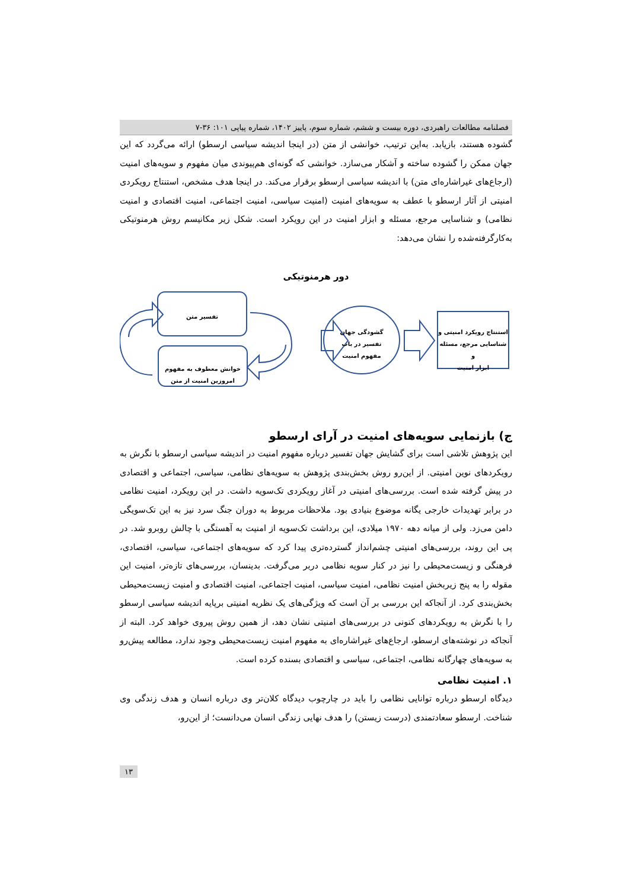فصلنامه مطالعات راهبردی، دوره بیست و ششم، شماره سوم، پاییز ۱۴۰۲، شماره پیاپی ۱۰۱: ۳۶-۷
گشوده هستند، بازیابد. به‌این ترتیب، خوانشی از متن (در اینجا اندیشه سیاسی ارسطو) ارائه می‌گردد که این جهان ممکن را گشوده ساخته و آشکار می‌سازد. خوانشی که گونه‌ای هم‌پیوندی میان مفهوم و سویه‌های امنیت (ارجاع‌های غیراشاره‌ای متن) با اندیشه سیاسی ارسطو برقرار می‌کند. در اینجا هدف مشخص، استنتاج رویکردی امنیتی از آثار ارسطو با عطف به سویه‌های امنیت (امنیت سیاسی، امنیت اجتماعی، امنیت اقتصادی و امنیت نظامی) و شناسایی مرجع، مسئله و ابزار امنیت در این رویکرد است. شکل زیر مکانیسم روش هرمنوتیکی به‌کارگرفته‌شده را نشان می‌دهد:
دور هرمنوتیکی
تفسیر متن
خوانش معطوف به مفهوم
امروزین امنیت از متن
گشودگی جهان
تفسیر در باب
مفهوم امنیت
استنتاج رویکرد امنیتی و
شناسایی مرجع، مسئله و
ابزار امنیت
ج) بازنمایی سویه‌های امنیت در آرای ارسطو
این پژوهش تلاشی است برای گشایش جهان تفسیر درباره مفهوم امنیت در اندیشه سیاسی ارسطو با نگرش به رویکردهای نوین امنیتی. از این‌رو روش بخش‌بندی پژوهش به سویه‌های نظامی، سیاسی، اجتماعی و اقتصادی در پیش گرفته شده است. بررسی‌های امنیتی در آغاز رویکردی تک‌سویه داشت. در این رویکرد، امنیت نظامی در برابر تهدیدات خارجی یگانه موضوع بنیادی بود. ملاحظات مربوط به دوران جنگ سرد نیز به این تک‌سویگی دامن می‌زد. ولی از میانه دهه ۱۹۷۰ میلادی، این برداشت تک‌سویه از امنیت به آهستگی با چالش روبرو شد. در پی این روند، بررسی‌های امنیتی چشم‌انداز گسترده‌تری پیدا کرد که سویه‌های اجتماعی، سیاسی، اقتصادی، فرهنگی و زیست‌محیطی را نیز در کنار سویه نظامی دربر می‌گرفت. بدینسان، بررسی‌های تازه‌تر، امنیت این مقوله را به پنج زیربخش امنیت نظامی، امنیت سیاسی، امنیت اجتماعی، امنیت اقتصادی و امنیت زیست‌محیطی بخش‌بندی کرد. از آنجاکه این بررسی بر آن است که ویژگی‌های یک نظریه امنیتی برپایه اندیشه سیاسی ارسطو را با نگرش به رویکردهای کنونی در بررسی‌های امنیتی نشان دهد، از همین روش پیروی خواهد کرد. البته از آنجاکه در نوشته‌های ارسطو، ارجاع‌های غیراشاره‌ای به مفهوم امنیت زیست‌محیطی وجود ندارد، مطالعه پیش‌رو به سویه‌های چهارگانه نظامی، اجتماعی، سیاسی و اقتصادی بسنده کرده است.
۱. امنیت نظامی
دیدگاه ارسطو درباره توانایی نظامی را باید در چارچوب دیدگاه کلان‌تر وی درباره انسان و هدف زندگی وی شناخت. ارسطو سعادتمندی (درست زیستن) را هدف نهایی زندگی انسان می‌دانست؛ از این‌رو،
۱۳